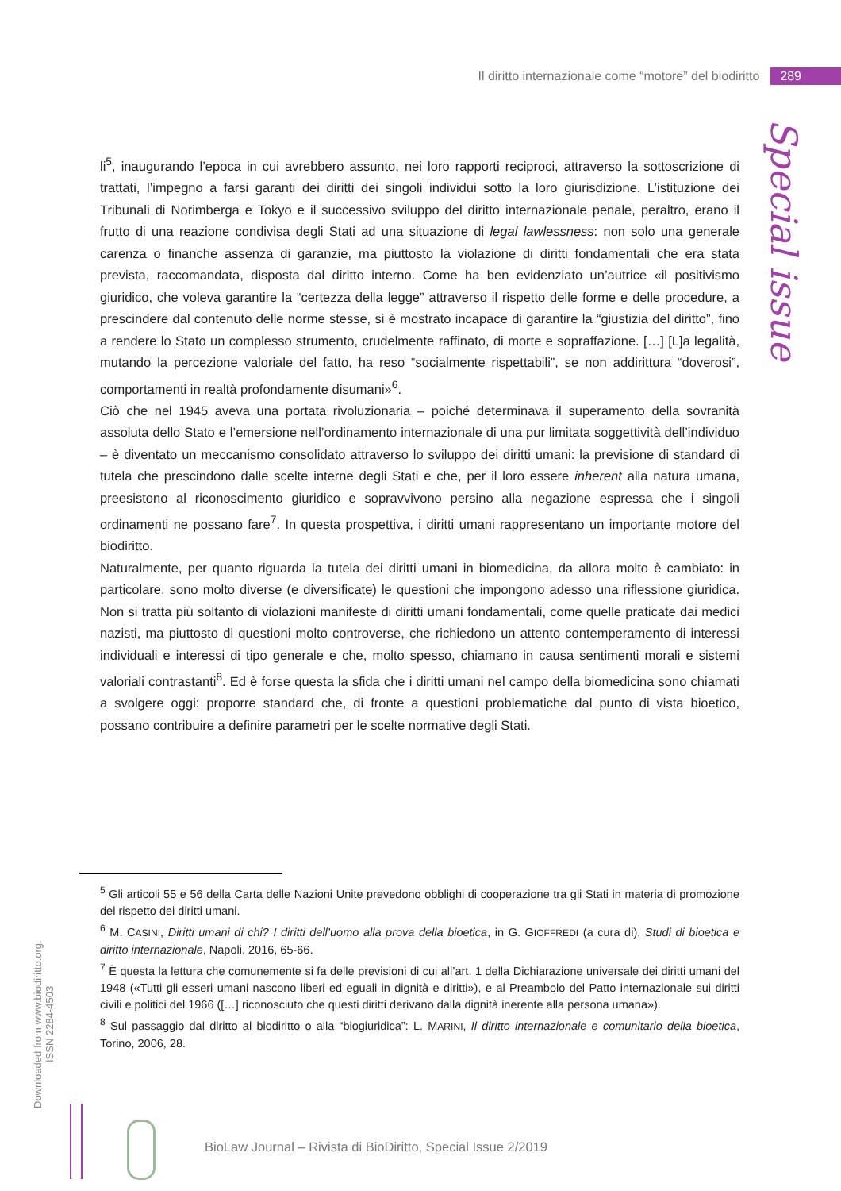Il diritto internazionale come “motore” del biodiritto 289
Special issue
li<sup>5</sup>, inaugurando l’epoca in cui avrebbero assunto, nei loro rapporti reciproci, attraverso la sottoscrizione di trattati, l’impegno a farsi garanti dei diritti dei singoli individui sotto la loro giurisdizione. L’istituzione dei Tribunali di Norimberga e Tokyo e il successivo sviluppo del diritto internazionale penale, peraltro, erano il frutto di una reazione condivisa degli Stati ad una situazione di legal lawlessness: non solo una generale carenza o finanche assenza di garanzie, ma piuttosto la violazione di diritti fondamentali che era stata prevista, raccomandata, disposta dal diritto interno. Come ha ben evidenziato un’autrice «il positivismo giuridico, che voleva garantire la “certezza della legge” attraverso il rispetto delle forme e delle procedure, a prescindere dal contenuto delle norme stesse, si è mostrato incapace di garantire la “giustizia del diritto”, fino a rendere lo Stato un complesso strumento, crudelmente raffinato, di morte e sopraffazione. […] [L]a legalità, mutando la percezione valoriale del fatto, ha reso “socialmente rispettabili”, se non addirittura “doverosi”, comportamenti in realtà profondamente disumani»<sup>6</sup>.
Ciò che nel 1945 aveva una portata rivoluzionaria – poiché determinava il superamento della sovranità assoluta dello Stato e l’emersione nell’ordinamento internazionale di una pur limitata soggettività dell’individuo – è diventato un meccanismo consolidato attraverso lo sviluppo dei diritti umani: la previsione di standard di tutela che prescindono dalle scelte interne degli Stati e che, per il loro essere inherent alla natura umana, preesistono al riconoscimento giuridico e sopravvivono persino alla negazione espressa che i singoli ordinamenti ne possano fare<sup>7</sup>. In questa prospettiva, i diritti umani rappresentano un importante motore del biodiritto.
Naturalmente, per quanto riguarda la tutela dei diritti umani in biomedicina, da allora molto è cambiato: in particolare, sono molto diverse (e diversificate) le questioni che impongono adesso una riflessione giuridica. Non si tratta più soltanto di violazioni manifeste di diritti umani fondamentali, come quelle praticate dai medici nazisti, ma piuttosto di questioni molto controverse, che richiedono un attento contemperamento di interessi individuali e interessi di tipo generale e che, molto spesso, chiamano in causa sentimenti morali e sistemi valoriali contrastanti<sup>8</sup>. Ed è forse questa la sfida che i diritti umani nel campo della biomedicina sono chiamati a svolgere oggi: proporre standard che, di fronte a questioni problematiche dal punto di vista bioetico, possano contribuire a definire parametri per le scelte normative degli Stati.
<sup>5</sup> Gli articoli 55 e 56 della Carta delle Nazioni Unite prevedono obblighi di cooperazione tra gli Stati in materia di promozione del rispetto dei diritti umani.
<sup>6</sup> M. CASINI, Diritti umani di chi? I diritti dell’uomo alla prova della bioetica, in G. GIOFFREDI (a cura di), Studi di bioetica e diritto internazionale, Napoli, 2016, 65-66.
<sup>7</sup> È questa la lettura che comunemente si fa delle previsioni di cui all’art. 1 della Dichiarazione universale dei diritti umani del 1948 («Tutti gli esseri umani nascono liberi ed eguali in dignità e diritti»), e al Preambolo del Patto internazionale sui diritti civili e politici del 1966 ([…] riconosciuto che questi diritti derivano dalla dignità inerente alla persona umana»).
<sup>8</sup> Sul passaggio dal diritto al biodiritto o alla “biogiuridica”: L. MARINI, Il diritto internazionale e comunitario della bioetica, Torino, 2006, 28.
Downloaded from www.biodiritto.org.
ISSN 2284-4503
BioLaw Journal – Rivista di BioDiritto, Special Issue 2/2019